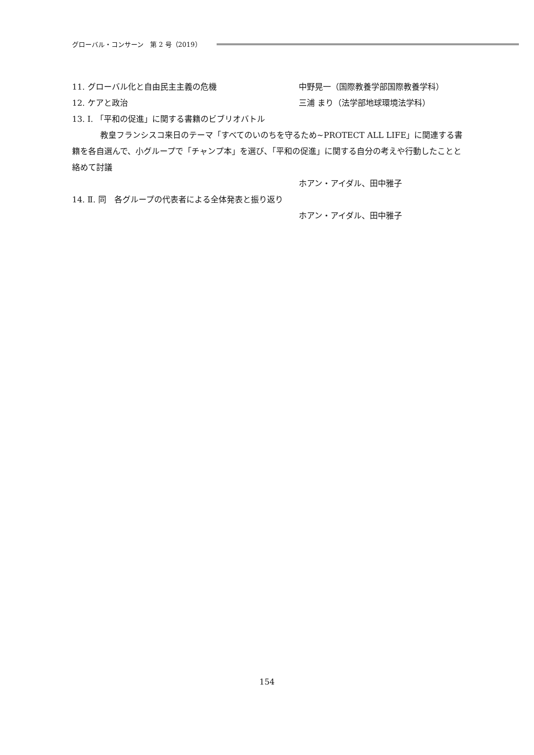グローバル・コンサーン　第 2 号（2019）
11. グローバル化と自由民主主義の危機 中野晃一（国際教養学部国際教養学科）
12. ケアと政治 三浦 まり（法学部地球環境法学科）
13. Ⅰ. 「平和の促進」に関する書籍のビブリオバトル
教皇フランシスコ来日のテーマ「すべてのいのちを守るため~PROTECT ALL LIFE」に関連する書籍を各自選んで、小グループで「チャンプ本」を選び、「平和の促進」に関する自分の考えや行動したことと絡めて討議
ホアン・アイダル、田中雅子
14. Ⅱ. 同　各グループの代表者による全体発表と振り返り
ホアン・アイダル、田中雅子
154